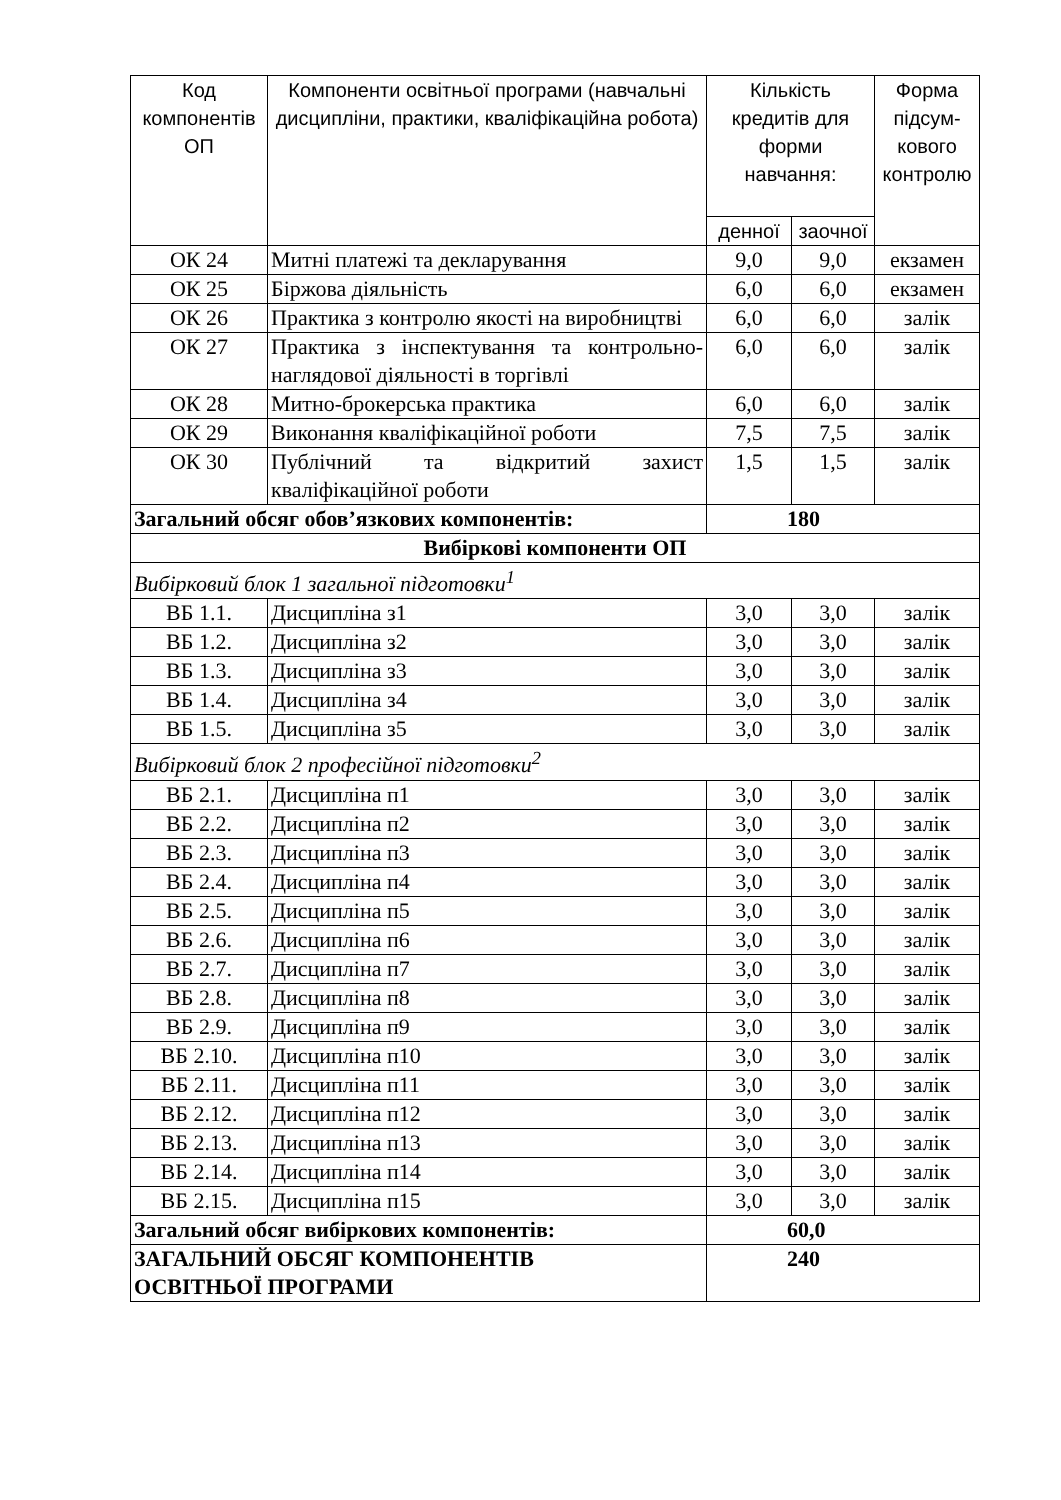| Код компонентів ОП | Компоненти освітньої програми (навчальні дисципліни, практики, кваліфікаційна робота) | Кількість кредитів для форми навчання: | | Форма підсум-кового контролю |
| --- | --- | --- | --- | --- |
| | | денної | заочної | |
| ОК 24 | Митні платежі та декларування | 9,0 | 9,0 | екзамен |
| ОК 25 | Біржова діяльність | 6,0 | 6,0 | екзамен |
| ОК 26 | Практика з контролю якості на виробництві | 6,0 | 6,0 | залік |
| ОК 27 | Практика з інспектування та контрольно-наглядової діяльності в торгівлі | 6,0 | 6,0 | залік |
| ОК 28 | Митно-брокерська практика | 6,0 | 6,0 | залік |
| ОК 29 | Виконання кваліфікаційної роботи | 7,5 | 7,5 | залік |
| ОК 30 | Публічний та відкритий захист кваліфікаційної роботи | 1,5 | 1,5 | залік |
| Загальний обсяг обов’язкових компонентів: | | 180 | | |
| Вибіркові компоненти ОП | | | | |
| Вибірковий блок 1 загальної підготовки<sup>1</sup> | | | | |
| ВБ 1.1. | Дисципліна з1 | 3,0 | 3,0 | залік |
| ВБ 1.2. | Дисципліна з2 | 3,0 | 3,0 | залік |
| ВБ 1.3. | Дисципліна з3 | 3,0 | 3,0 | залік |
| ВБ 1.4. | Дисципліна з4 | 3,0 | 3,0 | залік |
| ВБ 1.5. | Дисципліна з5 | 3,0 | 3,0 | залік |
| Вибірковий блок 2 професійної підготовки<sup>2</sup> | | | | |
| ВБ 2.1. | Дисципліна п1 | 3,0 | 3,0 | залік |
| ВБ 2.2. | Дисципліна п2 | 3,0 | 3,0 | залік |
| ВБ 2.3. | Дисципліна п3 | 3,0 | 3,0 | залік |
| ВБ 2.4. | Дисципліна п4 | 3,0 | 3,0 | залік |
| ВБ 2.5. | Дисципліна п5 | 3,0 | 3,0 | залік |
| ВБ 2.6. | Дисципліна п6 | 3,0 | 3,0 | залік |
| ВБ 2.7. | Дисципліна п7 | 3,0 | 3,0 | залік |
| ВБ 2.8. | Дисципліна п8 | 3,0 | 3,0 | залік |
| ВБ 2.9. | Дисципліна п9 | 3,0 | 3,0 | залік |
| ВБ 2.10. | Дисципліна п10 | 3,0 | 3,0 | залік |
| ВБ 2.11. | Дисципліна п11 | 3,0 | 3,0 | залік |
| ВБ 2.12. | Дисципліна п12 | 3,0 | 3,0 | залік |
| ВБ 2.13. | Дисципліна п13 | 3,0 | 3,0 | залік |
| ВБ 2.14. | Дисципліна п14 | 3,0 | 3,0 | залік |
| ВБ 2.15. | Дисципліна п15 | 3,0 | 3,0 | залік |
| Загальний обсяг вибіркових компонентів: | | 60,0 | | |
| ЗАГАЛЬНИЙ ОБСЯГ КОМПОНЕНТІВ ОСВІТНЬОЇ ПРОГРАМИ | | 240 | | |